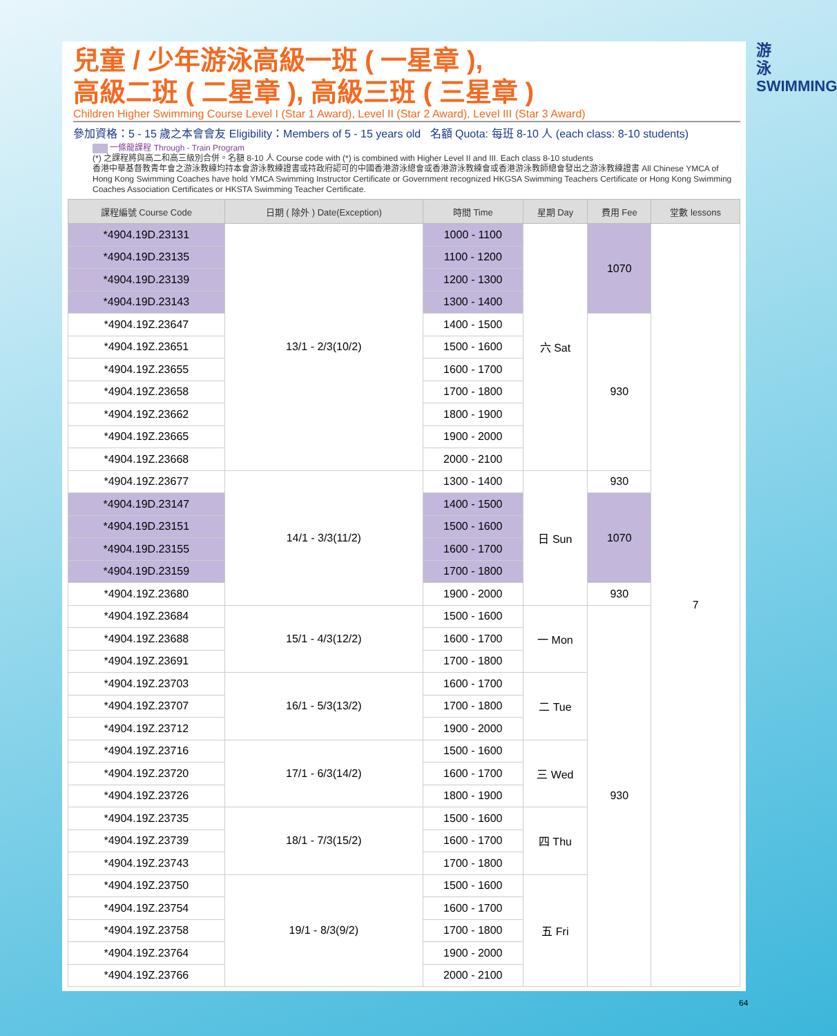游 泳 SWIMMING
兒童 / 少年游泳高級一班 ( 一星章 ),
高級二班 ( 二星章 ), 高級三班 ( 三星章 )
Children Higher Swimming Course Level I (Star 1 Award), Level II (Star 2 Award), Level III (Star 3 Award)
參加資格：5 - 15 歲之本會會友 Eligibility：Members of 5 - 15 years old 名額 Quota: 每班 8-10 人 (each class: 8-10 students)
一條龍課程 Through - Train Program
(*) 之課程將與高二和高三級別合併。名額 8-10 人 Course code with (*) is combined with Higher Level II and III. Each class 8-10 students
香港中華基督教青年會之游泳教練均持本會游泳教練證書或持政府認可的中國香港游泳總會或香港游泳教練會或香港游泳教師總會發出之游泳教練證書 All Chinese YMCA of Hong Kong Swimming Coaches have hold YMCA Swimming Instructor Certificate or Government recognized HKGSA Swimming Teachers Certificate or Hong Kong Swimming Coaches Association Certificates or HKSTA Swimming Teacher Certificate.
| 課程編號 Course Code | 日期 ( 除外 ) Date(Exception) | 時間 Time | 星期 Day | 費用 Fee | 堂數 lessons |
| --- | --- | --- | --- | --- | --- |
| *4904.19D.23131 | 13/1 - 2/3(10/2) | 1000 - 1100 | 六 Sat | 1070 | 7 |
| *4904.19D.23135 | | 1100 - 1200 | | | |
| *4904.19D.23139 | | 1200 - 1300 | | | |
| *4904.19D.23143 | | 1300 - 1400 | | | |
| *4904.19Z.23647 | | 1400 - 1500 | | 930 | |
| *4904.19Z.23651 | | 1500 - 1600 | | | |
| *4904.19Z.23655 | | 1600 - 1700 | | | |
| *4904.19Z.23658 | | 1700 - 1800 | | | |
| *4904.19Z.23662 | | 1800 - 1900 | | | |
| *4904.19Z.23665 | | 1900 - 2000 | | | |
| *4904.19Z.23668 | | 2000 - 2100 | | | |
| *4904.19Z.23677 | 14/1 - 3/3(11/2) | 1300 - 1400 | 日 Sun | 930 | |
| *4904.19D.23147 | | 1400 - 1500 | | 1070 | |
| *4904.19D.23151 | | 1500 - 1600 | | | |
| *4904.19D.23155 | | 1600 - 1700 | | | |
| *4904.19D.23159 | | 1700 - 1800 | | | |
| *4904.19Z.23680 | | 1900 - 2000 | | 930 | |
| *4904.19Z.23684 | 15/1 - 4/3(12/2) | 1500 - 1600 | 一 Mon | 930 | |
| *4904.19Z.23688 | | 1600 - 1700 | | | |
| *4904.19Z.23691 | | 1700 - 1800 | | | |
| *4904.19Z.23703 | 16/1 - 5/3(13/2) | 1600 - 1700 | 二 Tue | | |
| *4904.19Z.23707 | | 1700 - 1800 | | | |
| *4904.19Z.23712 | | 1900 - 2000 | | | |
| *4904.19Z.23716 | 17/1 - 6/3(14/2) | 1500 - 1600 | 三 Wed | | |
| *4904.19Z.23720 | | 1600 - 1700 | | | |
| *4904.19Z.23726 | | 1800 - 1900 | | | |
| *4904.19Z.23735 | 18/1 - 7/3(15/2) | 1500 - 1600 | 四 Thu | | |
| *4904.19Z.23739 | | 1600 - 1700 | | | |
| *4904.19Z.23743 | | 1700 - 1800 | | | |
| *4904.19Z.23750 | 19/1 - 8/3(9/2) | 1500 - 1600 | 五 Fri | | |
| *4904.19Z.23754 | | 1600 - 1700 | | | |
| *4904.19Z.23758 | | 1700 - 1800 | | | |
| *4904.19Z.23764 | | 1900 - 2000 | | | |
| *4904.19Z.23766 | | 2000 - 2100 | | | |
64